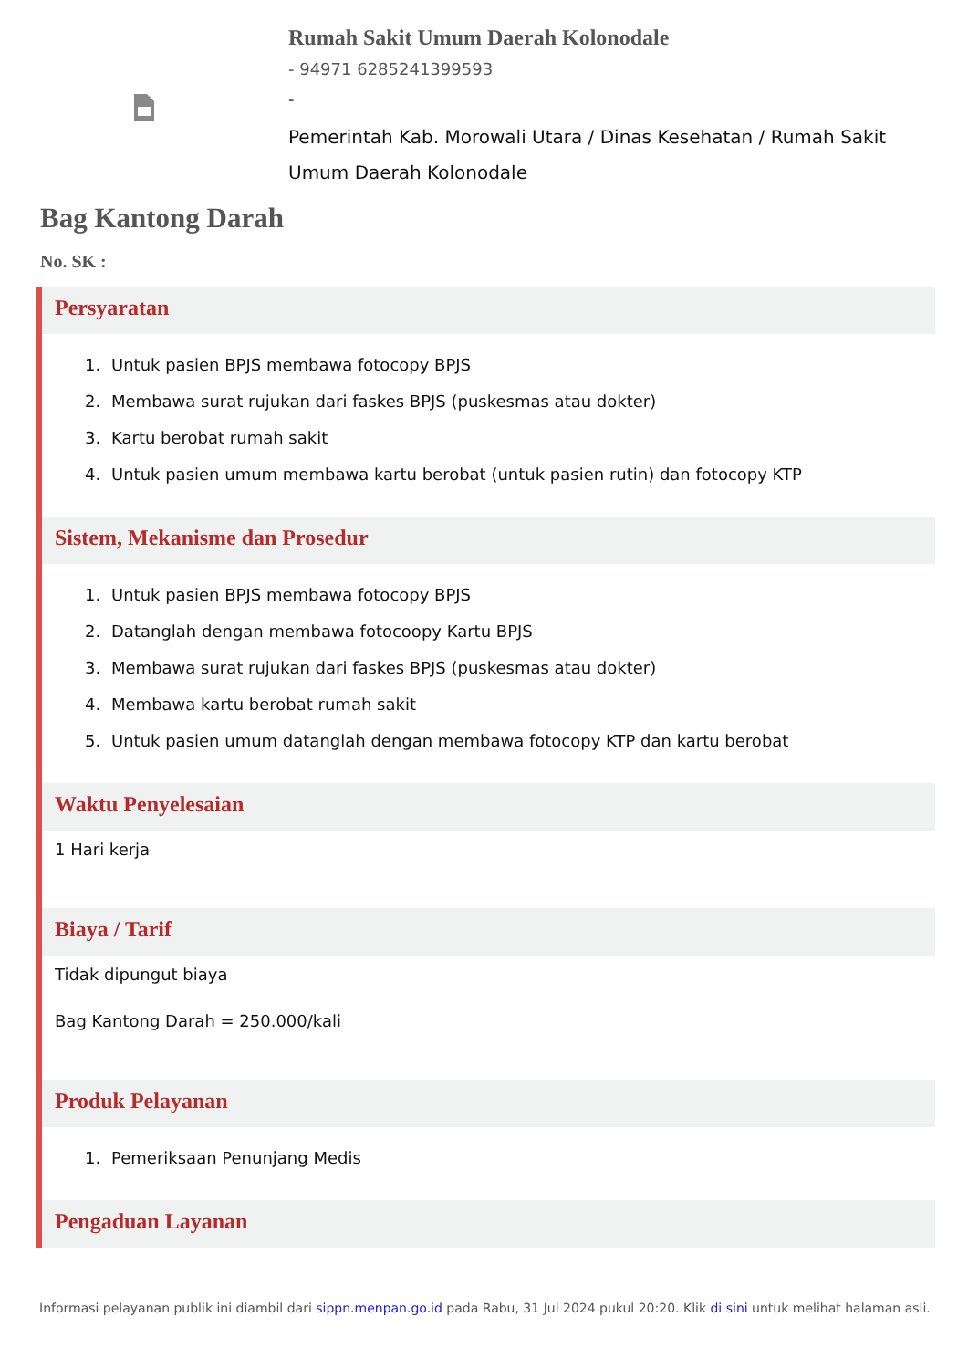Rumah Sakit Umum Daerah Kolonodale
- 94971 6285241399593
-
Pemerintah Kab. Morowali Utara / Dinas Kesehatan / Rumah Sakit Umum Daerah Kolonodale
Bag Kantong Darah
No. SK :
Persyaratan
1. Untuk pasien BPJS membawa fotocopy BPJS
2. Membawa surat rujukan dari faskes BPJS (puskesmas atau dokter)
3. Kartu berobat rumah sakit
4. Untuk pasien umum membawa kartu berobat (untuk pasien rutin) dan fotocopy KTP
Sistem, Mekanisme dan Prosedur
1. Untuk pasien BPJS membawa fotocopy BPJS
2. Datanglah dengan membawa fotocoopy Kartu BPJS
3. Membawa surat rujukan dari faskes BPJS (puskesmas atau dokter)
4. Membawa kartu berobat rumah sakit
5. Untuk pasien umum datanglah dengan membawa fotocopy KTP dan kartu berobat
Waktu Penyelesaian
1 Hari kerja
Biaya / Tarif
Tidak dipungut biaya
Bag Kantong Darah = 250.000/kali
Produk Pelayanan
1. Pemeriksaan Penunjang Medis
Pengaduan Layanan
Informasi pelayanan publik ini diambil dari sippn.menpan.go.id pada Rabu, 31 Jul 2024 pukul 20:20. Klik di sini untuk melihat halaman asli.